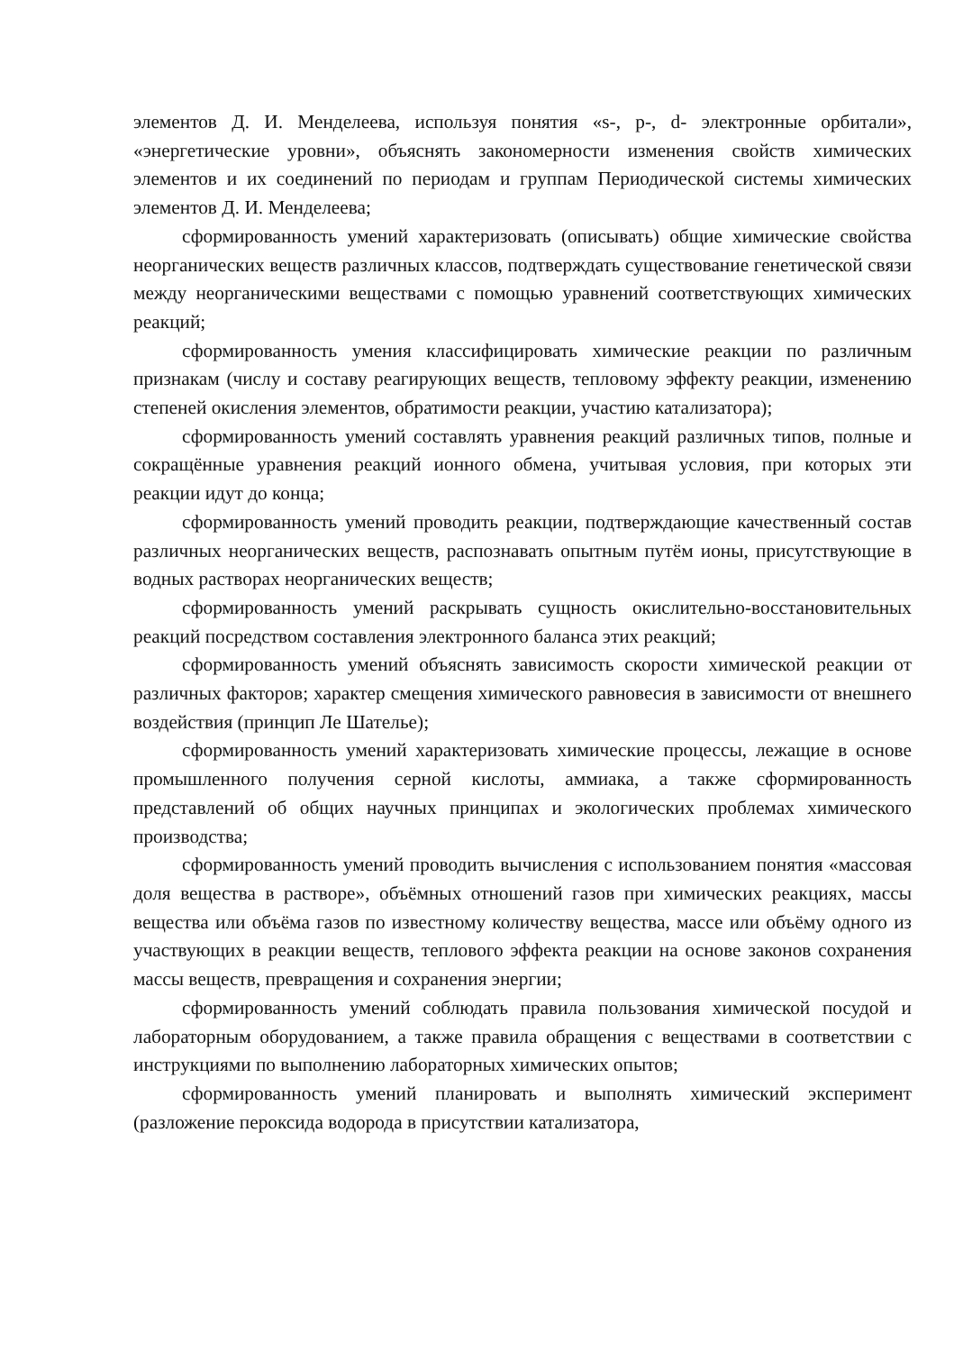элементов Д. И. Менделеева, используя понятия «s-, p-, d- электронные орбитали», «энергетические уровни», объяснять закономерности изменения свойств химических элементов и их соединений по периодам и группам Периодической системы химических элементов Д. И. Менделеева;
сформированность умений характеризовать (описывать) общие химические свойства неорганических веществ различных классов, подтверждать существование генетической связи между неорганическими веществами с помощью уравнений соответствующих химических реакций;
сформированность умения классифицировать химические реакции по различным признакам (числу и составу реагирующих веществ, тепловому эффекту реакции, изменению степеней окисления элементов, обратимости реакции, участию катализатора);
сформированность умений составлять уравнения реакций различных типов, полные и сокращённые уравнения реакций ионного обмена, учитывая условия, при которых эти реакции идут до конца;
сформированность умений проводить реакции, подтверждающие качественный состав различных неорганических веществ, распознавать опытным путём ионы, присутствующие в водных растворах неорганических веществ;
сформированность умений раскрывать сущность окислительно-восстановительных реакций посредством составления электронного баланса этих реакций;
сформированность умений объяснять зависимость скорости химической реакции от различных факторов; характер смещения химического равновесия в зависимости от внешнего воздействия (принцип Ле Шателье);
сформированность умений характеризовать химические процессы, лежащие в основе промышленного получения серной кислоты, аммиака, а также сформированность представлений об общих научных принципах и экологических проблемах химического производства;
сформированность умений проводить вычисления с использованием понятия «массовая доля вещества в растворе», объёмных отношений газов при химических реакциях, массы вещества или объёма газов по известному количеству вещества, массе или объёму одного из участвующих в реакции веществ, теплового эффекта реакции на основе законов сохранения массы веществ, превращения и сохранения энергии;
сформированность умений соблюдать правила пользования химической посудой и лабораторным оборудованием, а также правила обращения с веществами в соответствии с инструкциями по выполнению лабораторных химических опытов;
сформированность умений планировать и выполнять химический эксперимент (разложение пероксида водорода в присутствии катализатора,